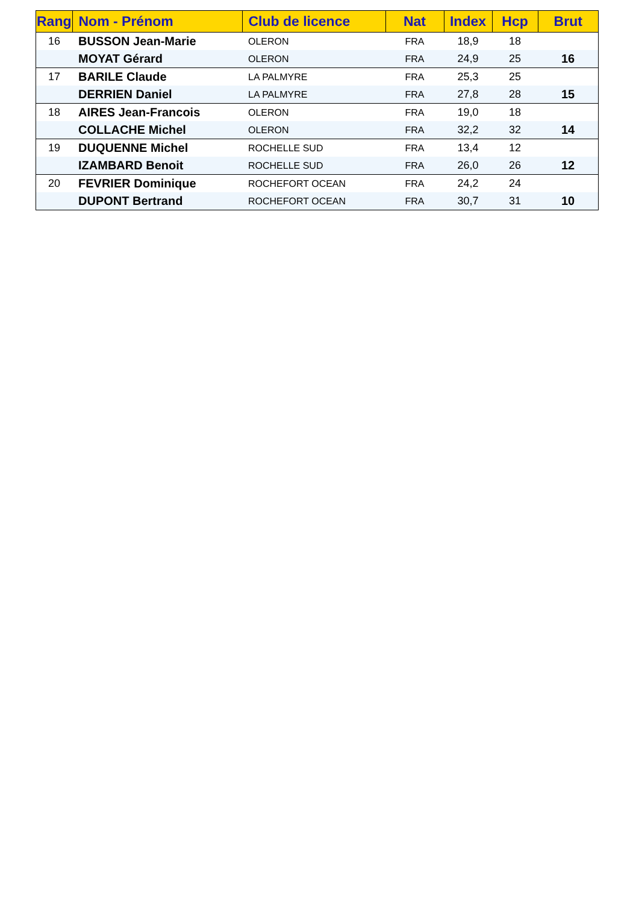| Rang | Nom - Prénom | Club de licence | Nat | Index | Hcp | Brut |
| --- | --- | --- | --- | --- | --- | --- |
| 16 | BUSSON Jean-Marie | OLERON | FRA | 18,9 | 18 | |
| | MOYAT Gérard | OLERON | FRA | 24,9 | 25 | 16 |
| 17 | BARILE Claude | LA PALMYRE | FRA | 25,3 | 25 | |
| | DERRIEN Daniel | LA PALMYRE | FRA | 27,8 | 28 | 15 |
| 18 | AIRES Jean-Francois | OLERON | FRA | 19,0 | 18 | |
| | COLLACHE Michel | OLERON | FRA | 32,2 | 32 | 14 |
| 19 | DUQUENNE Michel | ROCHELLE SUD | FRA | 13,4 | 12 | |
| | IZAMBARD Benoit | ROCHELLE SUD | FRA | 26,0 | 26 | 12 |
| 20 | FEVRIER Dominique | ROCHEFORT OCEAN | FRA | 24,2 | 24 | |
| | DUPONT Bertrand | ROCHEFORT OCEAN | FRA | 30,7 | 31 | 10 |